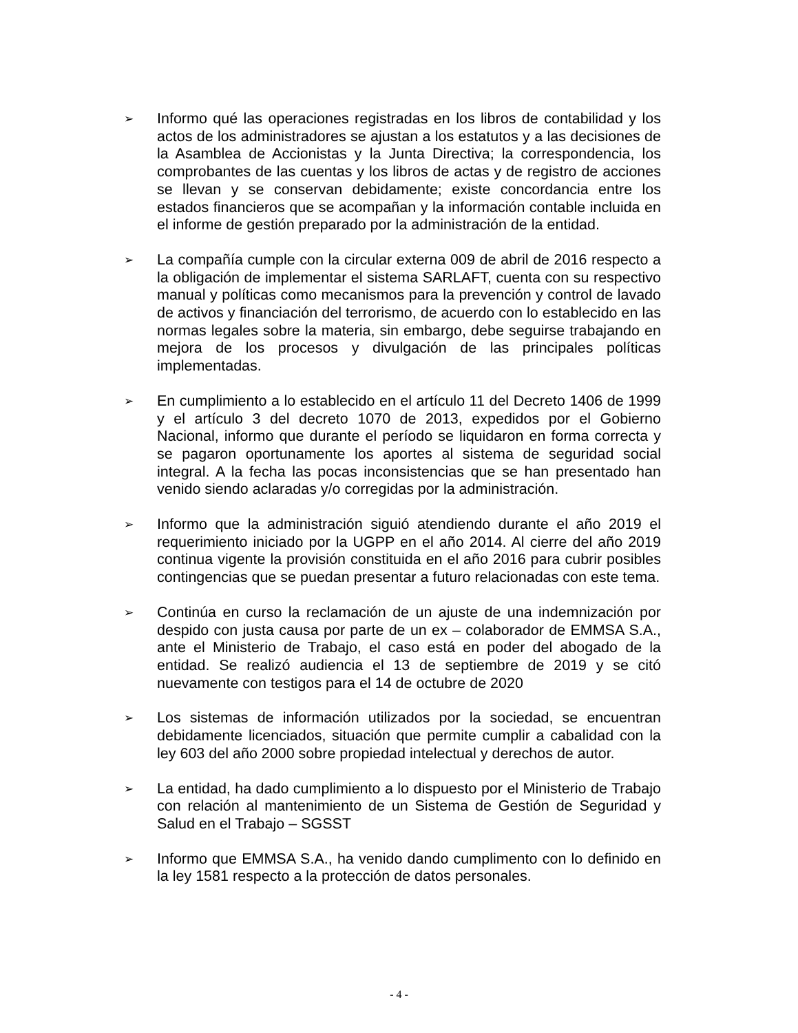➢
Informo qué las operaciones registradas en los libros de contabilidad y los actos de los administradores se ajustan a los estatutos y a las decisiones de la Asamblea de Accionistas y la Junta Directiva; la correspondencia, los comprobantes de las cuentas y los libros de actas y de registro de acciones se llevan y se conservan debidamente; existe concordancia entre los estados financieros que se acompañan y la información contable incluida en el informe de gestión preparado por la administración de la entidad.
➢
La compañía cumple con la circular externa 009 de abril de 2016 respecto a la obligación de implementar el sistema SARLAFT, cuenta con su respectivo manual y políticas como mecanismos para la prevención y control de lavado de activos y financiación del terrorismo, de acuerdo con lo establecido en las normas legales sobre la materia, sin embargo, debe seguirse trabajando en mejora de los procesos y divulgación de las principales políticas implementadas.
➢
En cumplimiento a lo establecido en el artículo 11 del Decreto 1406 de 1999 y el artículo 3 del decreto 1070 de 2013, expedidos por el Gobierno Nacional, informo que durante el período se liquidaron en forma correcta y se pagaron oportunamente los aportes al sistema de seguridad social integral. A la fecha las pocas inconsistencias que se han presentado han venido siendo aclaradas y/o corregidas por la administración.
➢
Informo que la administración siguió atendiendo durante el año 2019 el requerimiento iniciado por la UGPP en el año 2014. Al cierre del año 2019 continua vigente la provisión constituida en el año 2016 para cubrir posibles contingencias que se puedan presentar a futuro relacionadas con este tema.
➢
Continúa en curso la reclamación de un ajuste de una indemnización por despido con justa causa por parte de un ex – colaborador de EMMSA S.A., ante el Ministerio de Trabajo, el caso está en poder del abogado de la entidad. Se realizó audiencia el 13 de septiembre de 2019 y se citó nuevamente con testigos para el 14 de octubre de 2020
➢
Los sistemas de información utilizados por la sociedad, se encuentran debidamente licenciados, situación que permite cumplir a cabalidad con la ley 603 del año 2000 sobre propiedad intelectual y derechos de autor.
➢
La entidad, ha dado cumplimiento a lo dispuesto por el Ministerio de Trabajo con relación al mantenimiento de un Sistema de Gestión de Seguridad y Salud en el Trabajo – SGSST
➢
Informo que EMMSA S.A., ha venido dando cumplimento con lo definido en la ley 1581 respecto a la protección de datos personales.
- 4 -